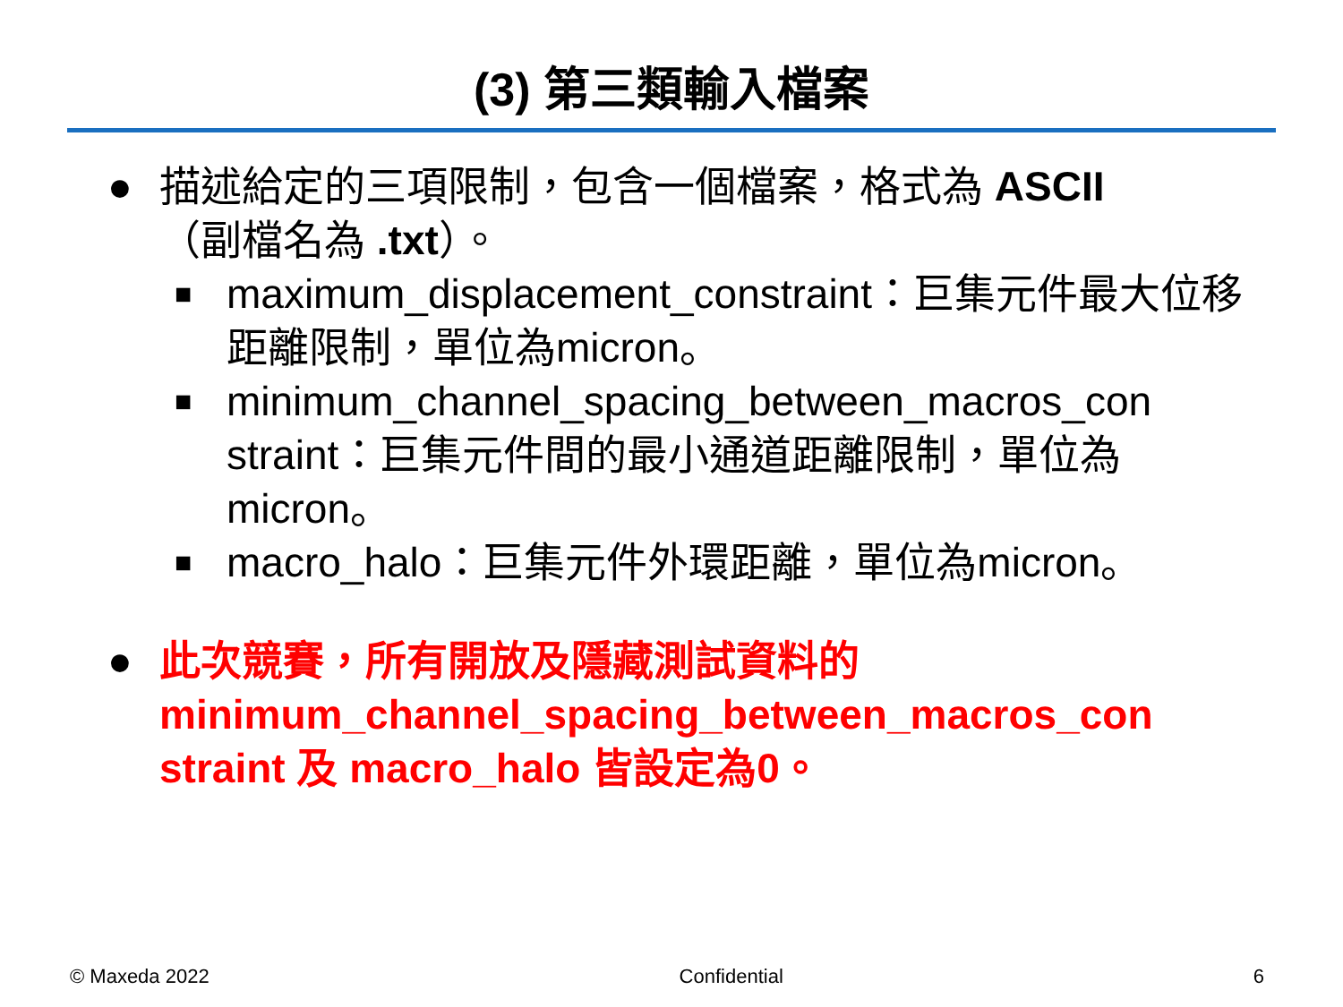(3) 第三類輸入檔案
● 描述給定的三項限制，包含一個檔案，格式為 ASCII
（副檔名為 .txt）。
■ maximum_displacement_constraint：巨集元件最大位移距離限制，單位為micron。
■ minimum_channel_spacing_between_macros_con straint：巨集元件間的最小通道距離限制，單位為micron。
■ macro_halo：巨集元件外環距離，單位為micron。
● 此次競賽，所有開放及隱藏測試資料的 minimum_channel_spacing_between_macros_con straint 及 macro_halo 皆設定為0。
© Maxeda 2022 Confidential 6